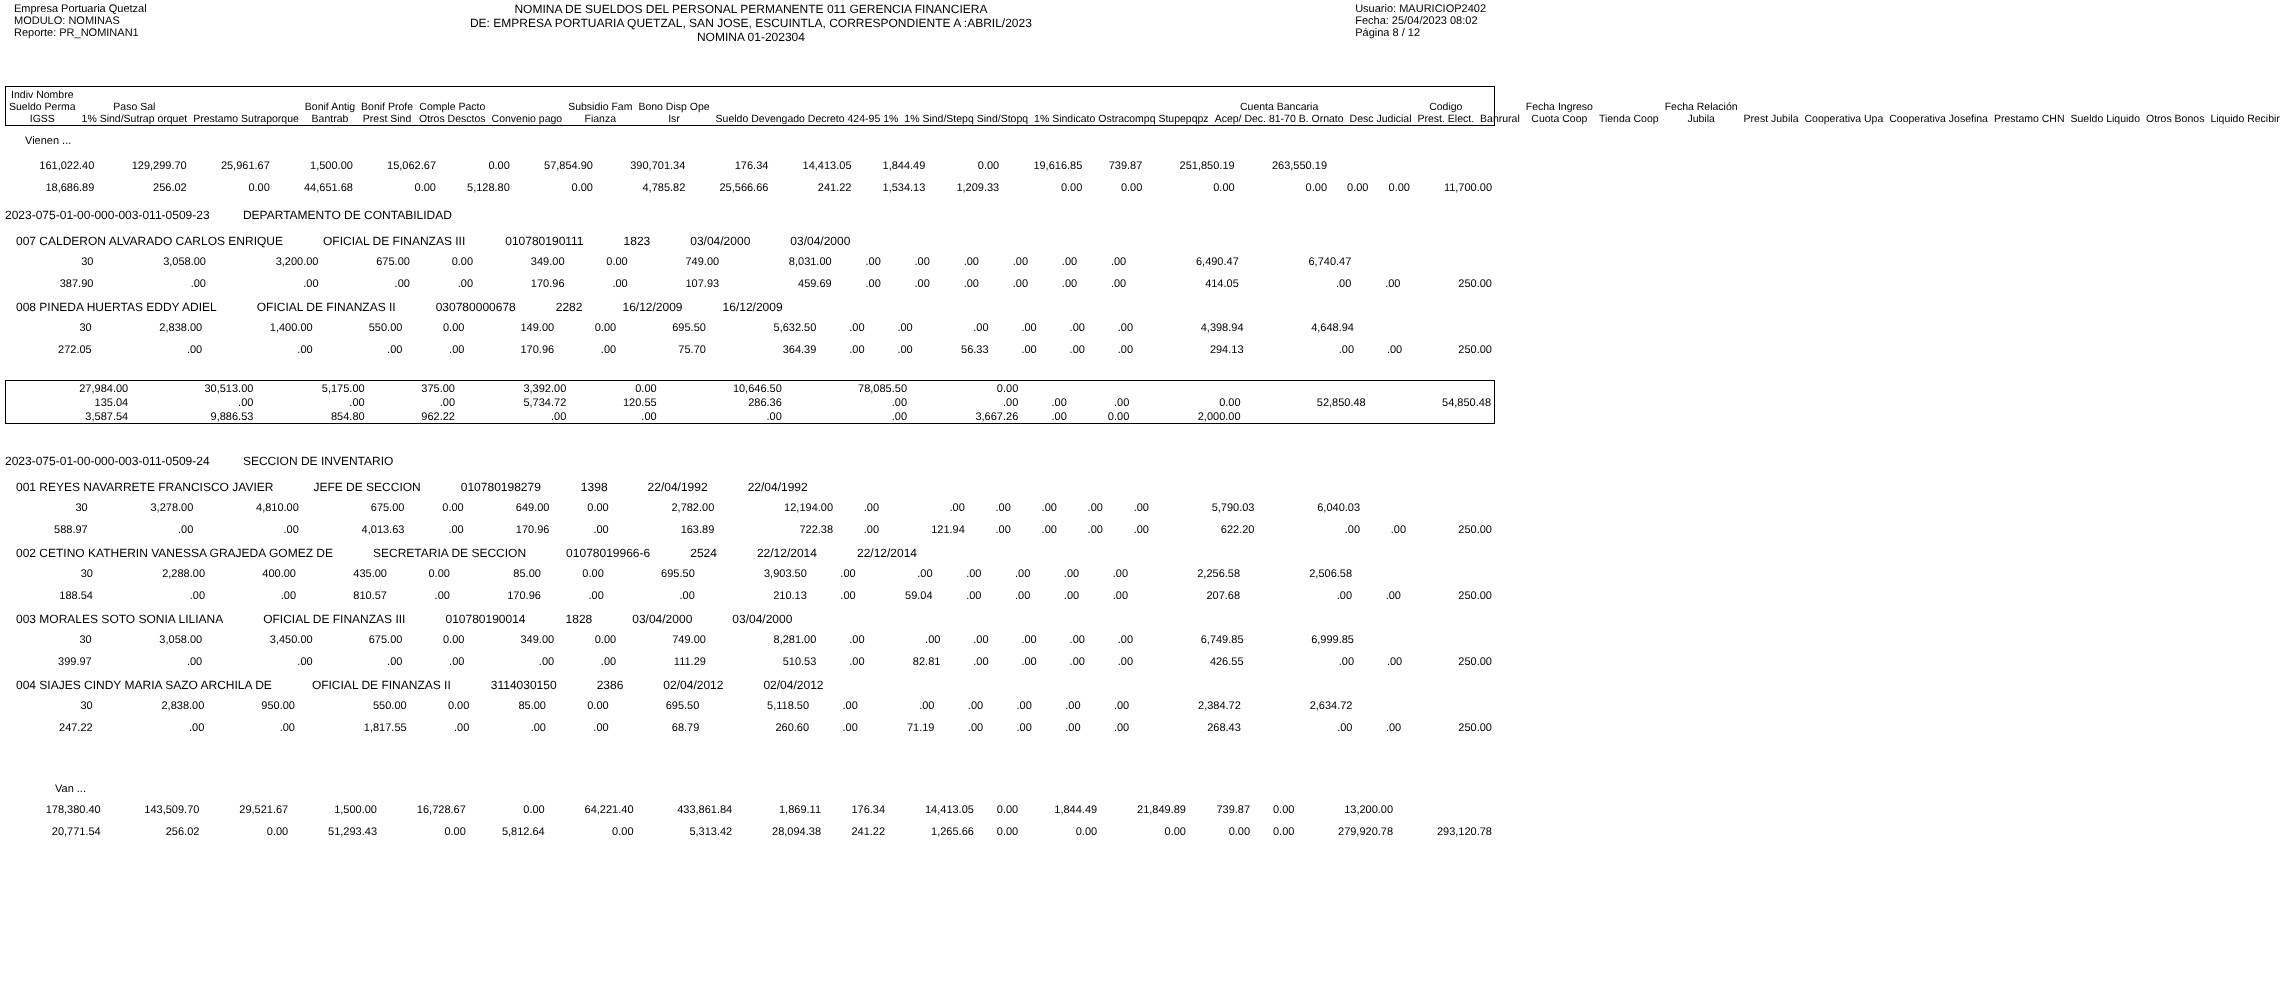Empresa Portuaria Quetzal
MODULO: NOMINAS
Reporte: PR_NOMINAN1
NOMINA DE SUELDOS DEL PERSONAL PERMANENTE 011 GERENCIA FINANCIERA
DE: EMPRESA PORTUARIA QUETZAL, SAN JOSE, ESCUINTLA, CORRESPONDIENTE A :ABRIL/2023
NOMINA 01-202304
Usuario: MAURICIOP2402
Fecha: 25/04/2023 08:02
Página 8 / 12
| Indiv Nombre Sueldo Perma IGSS | Paso Sal 1% Sind/Sutrap orquet | Prestamo Sutraporque | Bonif Antig Bantrab | Bonif Profe Prest Sind | Comple Pacto Otros Desctos | Convenio pago | Subsidio Fam Fianza | Bono Disp Ope Isr | Sueldo Devengado Decreto 424-95 1% | 1% Sind/Stepq Sind/Stopq | 1% Sindicato Ostracompq Stupepqpz | Cuenta Bancaria Acep/ Dec. 81-70 B. Ornato | Desc Judicial | Codigo Prest. Elect. | Banrural | Fecha Ingreso Cuota Coop | Tienda Coop | Fecha Relación Jubila | Prest Jubila | Cooperativa Upa | Cooperativa Josefina | Prestamo CHN | Sueldo Liquido | Otros Bonos | Liquido Recibir |
| --- | --- | --- | --- | --- | --- | --- | --- | --- | --- | --- | --- | --- | --- | --- | --- | --- | --- | --- | --- | --- | --- | --- | --- | --- | --- |
Vienen ...
| 161,022.40 | 129,299.70 | 25,961.67 | 1,500.00 | 15,062.67 | 0.00 | 57,854.90 | 390,701.34 | 176.34 | 14,413.05 | 1,844.49 | 0.00 | 19,616.85 | 739.87 | 251,850.19 | 263,550.19 | | | |
| 18,686.89 | 256.02 | 0.00 | 44,651.68 | 0.00 | 5,128.80 | 0.00 | 4,785.82 | 25,566.66 | 241.22 | 1,534.13 | 1,209.33 | 0.00 | 0.00 | 0.00 | 0.00 | 0.00 | 0.00 | 11,700.00 |
2023-075-01-00-000-003-011-0509-23 DEPARTAMENTO DE CONTABILIDAD
007 CALDERON ALVARADO CARLOS ENRIQUE OFICIAL DE FINANZAS III 010780190111 1823 03/04/2000 03/04/2000
| 30 | 3,058.00 | 3,200.00 | 675.00 | 0.00 | 349.00 | 0.00 | 749.00 | 8,031.00 | .00 | .00 | .00 | .00 | .00 | .00 | 6,490.47 | 6,740.47 | | |
| 387.90 | .00 | .00 | .00 | .00 | 170.96 | .00 | 107.93 | 459.69 | .00 | .00 | .00 | .00 | .00 | .00 | 414.05 | .00 | .00 | 250.00 |
008 PINEDA HUERTAS EDDY ADIEL OFICIAL DE FINANZAS II 030780000678 2282 16/12/2009 16/12/2009
| 30 | 2,838.00 | 1,400.00 | 550.00 | 0.00 | 149.00 | 0.00 | 695.50 | 5,632.50 | .00 | .00 | .00 | .00 | .00 | .00 | 4,398.94 | 4,648.94 | | |
| 272.05 | .00 | .00 | .00 | .00 | 170.96 | .00 | 75.70 | 364.39 | .00 | .00 | 56.33 | .00 | .00 | .00 | 294.13 | .00 | .00 | 250.00 |
| 27,984.00 | 30,513.00 | 5,175.00 | 375.00 | 3,392.00 | 0.00 | 10,646.50 | 78,085.50 | 0.00 | | | | | |
| 135.04 | .00 | .00 | .00 | 5,734.72 | 120.55 | 286.36 | .00 | .00 | .00 | .00 | 0.00 | 52,850.48 | 54,850.48 |
| 3,587.54 | 9,886.53 | 854.80 | 962.22 | .00 | .00 | .00 | .00 | 3,667.26 | .00 | 0.00 | 2,000.00 | | |
2023-075-01-00-000-003-011-0509-24 SECCION DE INVENTARIO
001 REYES NAVARRETE FRANCISCO JAVIER JEFE DE SECCION 010780198279 1398 22/04/1992 22/04/1992
| 30 | 3,278.00 | 4,810.00 | 675.00 | 0.00 | 649.00 | 0.00 | 2,782.00 | 12,194.00 | .00 | .00 | .00 | .00 | .00 | .00 | 5,790.03 | 6,040.03 | | |
| 588.97 | .00 | .00 | 4,013.63 | .00 | 170.96 | .00 | 163.89 | 722.38 | .00 | 121.94 | .00 | .00 | .00 | .00 | 622.20 | .00 | .00 | 250.00 |
002 CETINO KATHERIN VANESSA GRAJEDA GOMEZ DE SECRETARIA DE SECCION 01078019966-6 2524 22/12/2014 22/12/2014
| 30 | 2,288.00 | 400.00 | 435.00 | 0.00 | 85.00 | 0.00 | 695.50 | 3,903.50 | .00 | .00 | .00 | .00 | .00 | .00 | 2,256.58 | 2,506.58 | | |
| 188.54 | .00 | .00 | 810.57 | .00 | 170.96 | .00 | .00 | 210.13 | .00 | 59.04 | .00 | .00 | .00 | .00 | 207.68 | .00 | .00 | 250.00 |
003 MORALES SOTO SONIA LILIANA OFICIAL DE FINANZAS III 010780190014 1828 03/04/2000 03/04/2000
| 30 | 3,058.00 | 3,450.00 | 675.00 | 0.00 | 349.00 | 0.00 | 749.00 | 8,281.00 | .00 | .00 | .00 | .00 | .00 | .00 | 6,749.85 | 6,999.85 | | |
| 399.97 | .00 | .00 | .00 | .00 | .00 | .00 | 111.29 | 510.53 | .00 | 82.81 | .00 | .00 | .00 | .00 | 426.55 | .00 | .00 | 250.00 |
004 SIAJES CINDY MARIA SAZO ARCHILA DE OFICIAL DE FINANZAS II 3114030150 2386 02/04/2012 02/04/2012
| 30 | 2,838.00 | 950.00 | 550.00 | 0.00 | 85.00 | 0.00 | 695.50 | 5,118.50 | .00 | .00 | .00 | .00 | .00 | .00 | 2,384.72 | 2,634.72 | | |
| 247.22 | .00 | .00 | 1,817.55 | .00 | .00 | .00 | 68.79 | 260.60 | .00 | 71.19 | .00 | .00 | .00 | .00 | 268.43 | .00 | .00 | 250.00 |
Van ...
| 178,380.40 | 143,509.70 | 29,521.67 | 1,500.00 | 16,728.67 | 0.00 | 64,221.40 | 433,861.84 | 1,869.11 | 176.34 | 14,413.05 | 0.00 | 1,844.49 | 21,849.89 | 739.87 | 0.00 | 13,200.00 | |
| 20,771.54 | 256.02 | 0.00 | 51,293.43 | 0.00 | 5,812.64 | 0.00 | 5,313.42 | 28,094.38 | 241.22 | 1,265.66 | 0.00 | 0.00 | 0.00 | 0.00 | 0.00 | 279,920.78 | 293,120.78 |